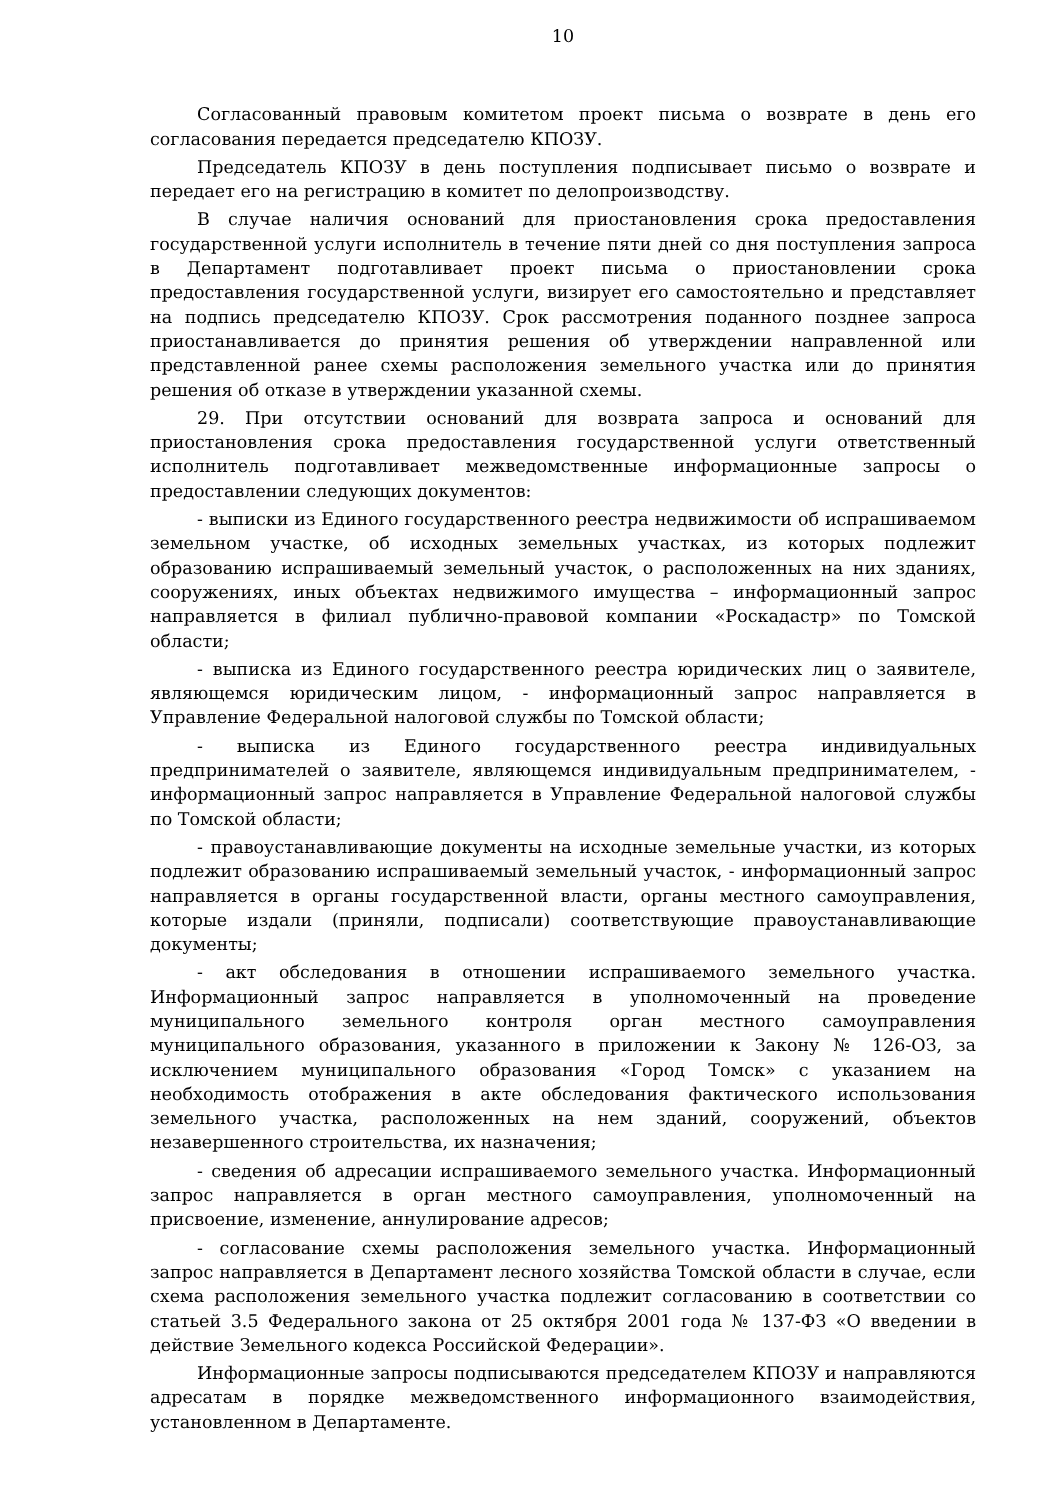10
Согласованный правовым комитетом проект письма о возврате в день его согласования передается председателю КПОЗУ.
Председатель КПОЗУ в день поступления подписывает письмо о возврате и передает его на регистрацию в комитет по делопроизводству.
В случае наличия оснований для приостановления срока предоставления государственной услуги исполнитель в течение пяти дней со дня поступления запроса в Департамент подготавливает проект письма о приостановлении срока предоставления государственной услуги, визирует его самостоятельно и представляет на подпись председателю КПОЗУ. Срок рассмотрения поданного позднее запроса приостанавливается до принятия решения об утверждении направленной или представленной ранее схемы расположения земельного участка или до принятия решения об отказе в утверждении указанной схемы.
29. При отсутствии оснований для возврата запроса и оснований для приостановления срока предоставления государственной услуги ответственный исполнитель подготавливает межведомственные информационные запросы о предоставлении следующих документов:
- выписки из Единого государственного реестра недвижимости об испрашиваемом земельном участке, об исходных земельных участках, из которых подлежит образованию испрашиваемый земельный участок, о расположенных на них зданиях, сооружениях, иных объектах недвижимого имущества – информационный запрос направляется в филиал публично-правовой компании «Роскадастр» по Томской области;
- выписка из Единого государственного реестра юридических лиц о заявителе, являющемся юридическим лицом, - информационный запрос направляется в Управление Федеральной налоговой службы по Томской области;
- выписка из Единого государственного реестра индивидуальных предпринимателей о заявителе, являющемся индивидуальным предпринимателем, - информационный запрос направляется в Управление Федеральной налоговой службы по Томской области;
- правоустанавливающие документы на исходные земельные участки, из которых подлежит образованию испрашиваемый земельный участок, - информационный запрос направляется в органы государственной власти, органы местного самоуправления, которые издали (приняли, подписали) соответствующие правоустанавливающие документы;
- акт обследования в отношении испрашиваемого земельного участка. Информационный запрос направляется в уполномоченный на проведение муниципального земельного контроля орган местного самоуправления муниципального образования, указанного в приложении к Закону № 126-ОЗ, за исключением муниципального образования «Город Томск» с указанием на необходимость отображения в акте обследования фактического использования земельного участка, расположенных на нем зданий, сооружений, объектов незавершенного строительства, их назначения;
- сведения об адресации испрашиваемого земельного участка. Информационный запрос направляется в орган местного самоуправления, уполномоченный на присвоение, изменение, аннулирование адресов;
- согласование схемы расположения земельного участка. Информационный запрос направляется в Департамент лесного хозяйства Томской области в случае, если схема расположения земельного участка подлежит согласованию в соответствии со статьей 3.5 Федерального закона от 25 октября 2001 года № 137-ФЗ «О введении в действие Земельного кодекса Российской Федерации».
Информационные запросы подписываются председателем КПОЗУ и направляются адресатам в порядке межведомственного информационного взаимодействия, установленном в Департаменте.